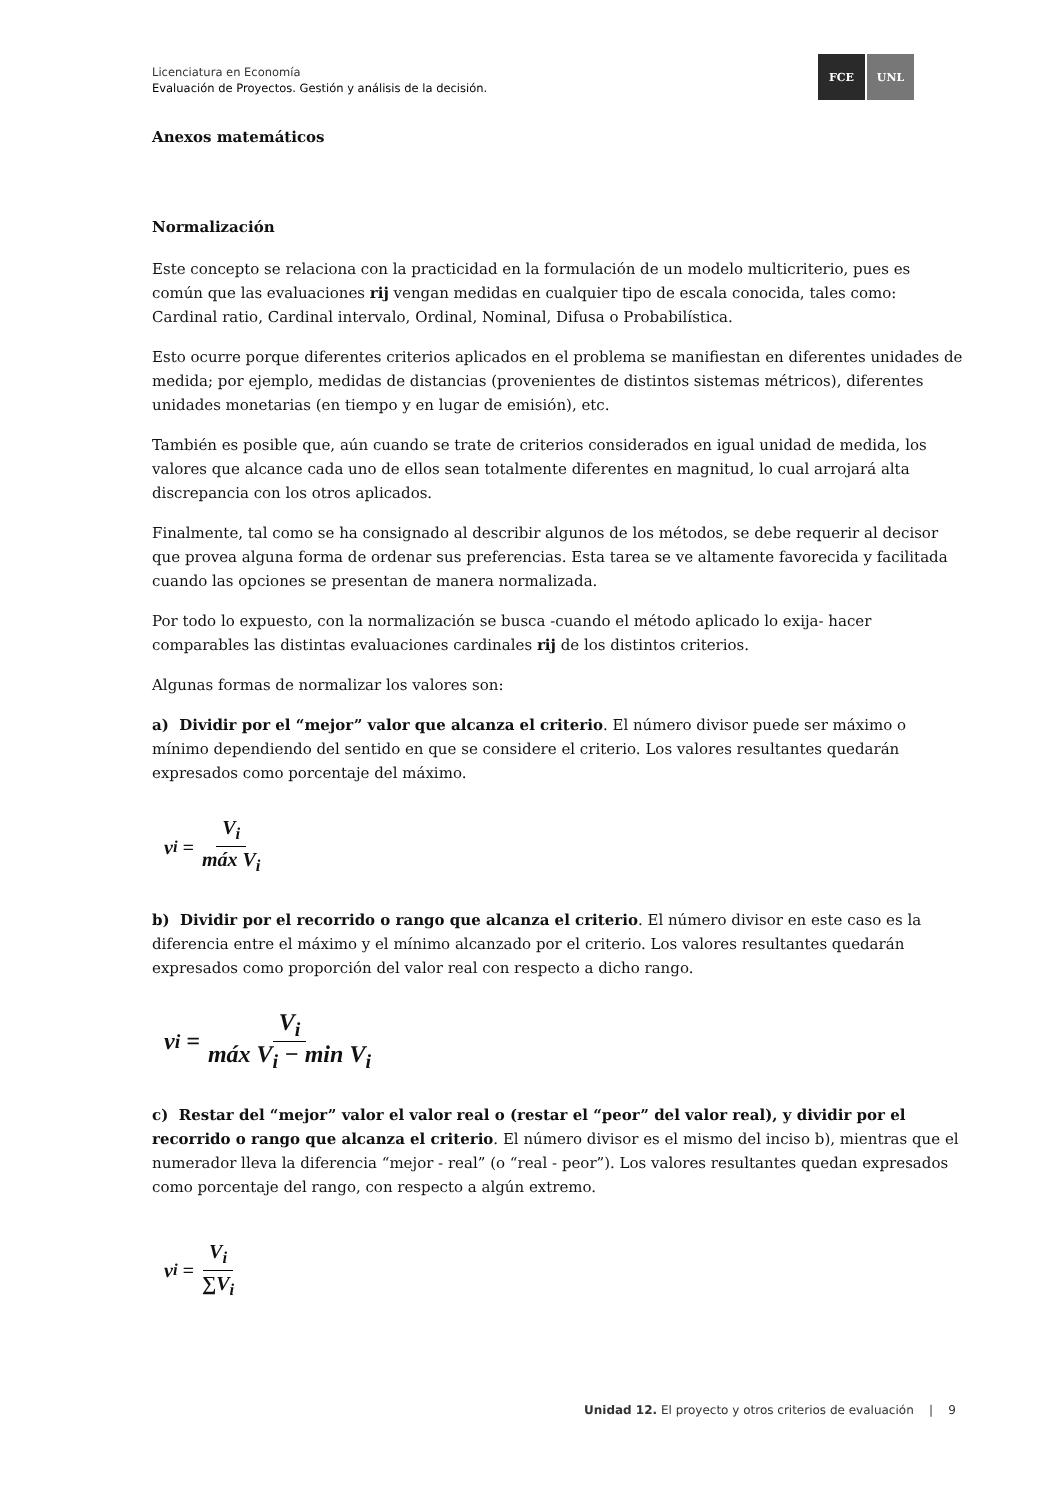Licenciatura en Economía
Evaluación de Proyectos. Gestión y análisis de la decisión.
FCE UNL
Anexos matemáticos
Normalización
Este concepto se relaciona con la practicidad en la formulación de un modelo multicriterio, pues es común que las evaluaciones rij vengan medidas en cualquier tipo de escala conocida, tales como: Cardinal ratio, Cardinal intervalo, Ordinal, Nominal, Difusa o Probabilística.
Esto ocurre porque diferentes criterios aplicados en el problema se manifiestan en diferentes unidades de medida; por ejemplo, medidas de distancias (provenientes de distintos sistemas métricos), diferentes unidades monetarias (en tiempo y en lugar de emisión), etc.
También es posible que, aún cuando se trate de criterios considerados en igual unidad de medida, los valores que alcance cada uno de ellos sean totalmente diferentes en magnitud, lo cual arrojará alta discrepancia con los otros aplicados.
Finalmente, tal como se ha consignado al describir algunos de los métodos, se debe requerir al decisor que provea alguna forma de ordenar sus preferencias. Esta tarea se ve altamente favorecida y facilitada cuando las opciones se presentan de manera normalizada.
Por todo lo expuesto, con la normalización se busca -cuando el método aplicado lo exija- hacer comparables las distintas evaluaciones cardinales rij de los distintos criterios.
Algunas formas de normalizar los valores son:
a) Dividir por el “mejor” valor que alcanza el criterio. El número divisor puede ser máximo o mínimo dependiendo del sentido en que se considere el criterio. Los valores resultantes quedarán expresados como porcentaje del máximo.
v<sub>i</sub> = V<sub>i</sub> máx V<sub>i</sub>
b) Dividir por el recorrido o rango que alcanza el criterio. El número divisor en este caso es la diferencia entre el máximo y el mínimo alcanzado por el criterio. Los valores resultantes quedarán expresados como proporción del valor real con respecto a dicho rango.
v<sub>i</sub> = V<sub>i</sub> máx V<sub>i</sub> − min V<sub>i</sub>
c) Restar del “mejor” valor el valor real o (restar el “peor” del valor real), y dividir por el recorrido o rango que alcanza el criterio. El número divisor es el mismo del inciso b), mientras que el numerador lleva la diferencia “mejor - real” (o “real - peor”). Los valores resultantes quedan expresados como porcentaje del rango, con respecto a algún extremo.
v<sub>i</sub> = V<sub>i</sub> ∑V<sub>i</sub>
Unidad 12. El proyecto y otros criterios de evaluación | 9